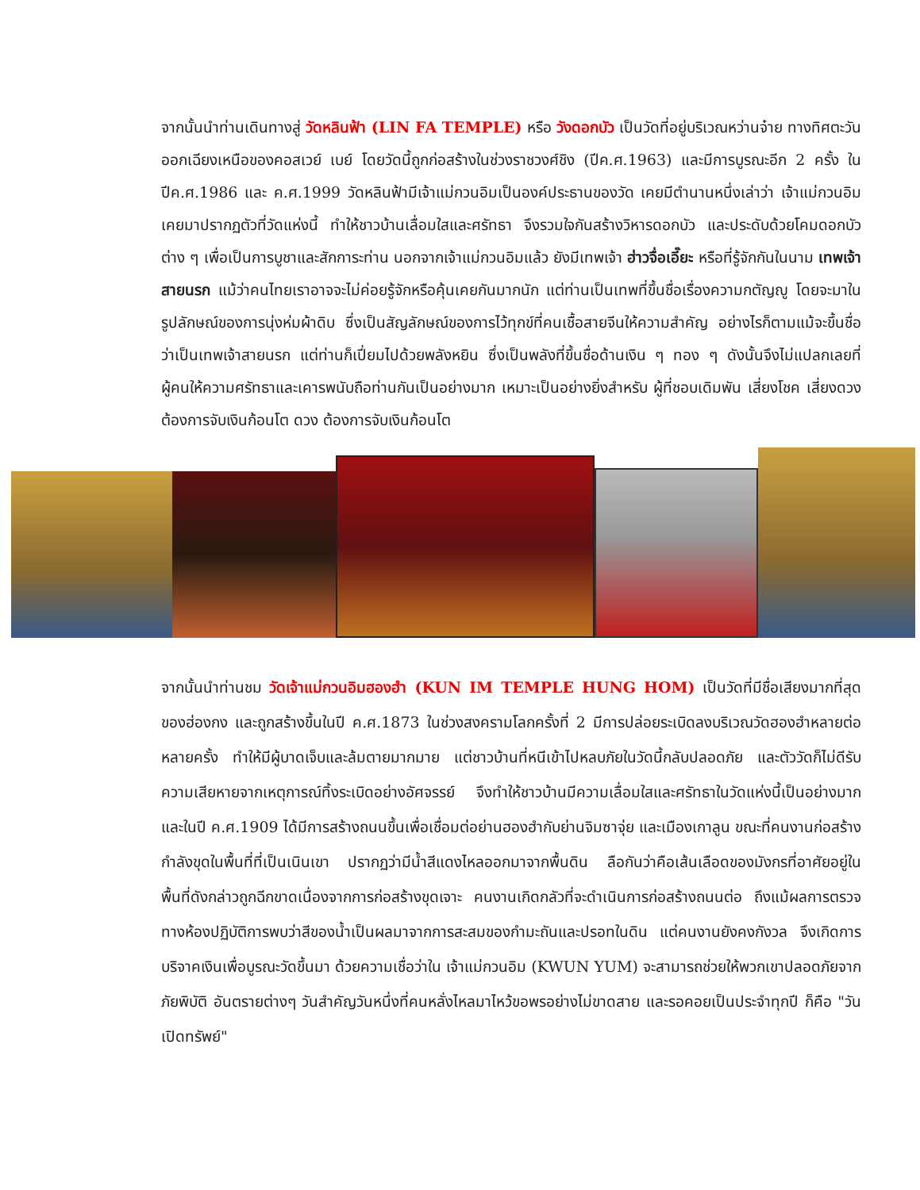จากนั้นนำท่านเดินทางสู่ วัดหลินฟ้า (LIN FA TEMPLE) หรือ วังดอกบัว เป็นวัดที่อยู่บริเวณหว่านจ๋าย ทางทิศตะวันออกเฉียงเหนือของคอสเวย์ เบย์ โดยวัดนี้ถูกก่อสร้างในช่วงราชวงศ์ชิง (ปีค.ศ.1963) และมีการบูรณะอีก 2 ครั้ง ในปีค.ศ.1986 และ ค.ศ.1999 วัดหลินฟ้ามีเจ้าแม่กวนอิมเป็นองค์ประธานของวัด เคยมีตำนานหนึ่งเล่าว่า เจ้าแม่กวนอิมเคยมาปรากฏตัวที่วัดแห่งนี้ ทำให้ชาวบ้านเลื่อมใสและศรัทธา จึงรวมใจกันสร้างวิหารดอกบัว และประดับด้วยโคมดอกบัวต่าง ๆ เพื่อเป็นการบูชาและสักการะท่าน นอกจากเจ้าแม่กวนอิมแล้ว ยังมีเทพเจ้า ฮ่าวจื่อเอี๊ยะ หรือที่รู้จักกันในนาม เทพเจ้าสายนรก แม้ว่าคนไทยเราอาจจะไม่ค่อยรู้จักหรือคุ้นเคยกันมากนัก แต่ท่านเป็นเทพที่ขึ้นชื่อเรื่องความกตัญญู โดยจะมาในรูปลักษณ์ของการนุ่งห่มผ้าดิบ ซึ่งเป็นสัญลักษณ์ของการไว้ทุกข์ที่คนเชื้อสายจีนให้ความสำคัญ อย่างไรก็ตามแม้จะขึ้นชื่อว่าเป็นเทพเจ้าสายนรก แต่ท่านก็เปี่ยมไปด้วยพลังหยิน ซึ่งเป็นพลังที่ขึ้นชื่อด้านเงิน ๆ ทอง ๆ ดังนั้นจึงไม่แปลกเลยที่ผู้คนให้ความศรัทธาและเคารพนับถือท่านกันเป็นอย่างมาก เหมาะเป็นอย่างยิ่งสำหรับ ผู้ที่ชอบเดิมพัน เสี่ยงโชค เสี่ยงดวง ต้องการจับเงินก้อนโต ดวง ต้องการจับเงินก้อนโต
จากนั้นนำท่านชม วัดเจ้าแม่กวนอิมฮองฮำ (KUN IM TEMPLE HUNG HOM) เป็นวัดที่มีชื่อเสียงมากที่สุดของฮ่องกง และถูกสร้างขึ้นในปี ค.ศ.1873 ในช่วงสงครามโลกครั้งที่ 2 มีการปล่อยระเบิดลงบริเวณวัดฮองฮำหลายต่อหลายครั้ง ทำให้มีผู้บาดเจ็บและล้มตายมากมาย แต่ชาวบ้านที่หนีเข้าไปหลบภัยในวัดนี้กลับปลอดภัย และตัววัดก็ไม่ดีรับความเสียหายจากเหตุการณ์ทิ้งระเบิดอย่างอัศจรรย์ จึงทำให้ชาวบ้านมีความเลื่อมใสและศรัทธาในวัดแห่งนี้เป็นอย่างมาก และในปี ค.ศ.1909 ได้มีการสร้างถนนขึ้นเพื่อเชื่อมต่อย่านฮองฮำกับย่านจิมซาจุ่ย และเมืองเกาลูน ขณะที่คนงานก่อสร้างกำลังขุดในพื้นที่ที่เป็นเนินเขา ปรากฏว่ามีน้ำสีแดงไหลออกมาจากพื้นดิน ลือกันว่าคือเส้นเลือดของมังกรที่อาศัยอยู่ในพื้นที่ดังกล่าวถูกฉีกขาดเนื่องจากการก่อสร้างขุดเจาะ คนงานเกิดกลัวที่จะดำเนินการก่อสร้างถนนต่อ ถึงแม้ผลการตรวจทางห้องปฏิบัติการพบว่าสีของน้ำเป็นผลมาจากการสะสมของกำมะถันและปรอทในดิน แต่คนงานยังคงกังวล จึงเกิดการบริจาคเงินเพื่อบูรณะวัดขึ้นมา ด้วยความเชื่อว่าใน เจ้าแม่กวนอิม (KWUN YUM) จะสามารถช่วยให้พวกเขาปลอดภัยจากภัยพิบัติ อันตรายต่างๆ วันสำคัญวันหนึ่งที่คนหลั่งไหลมาไหว้ขอพรอย่างไม่ขาดสาย และรอคอยเป็นประจำทุกปี ก็คือ "วันเปิดทรัพย์"